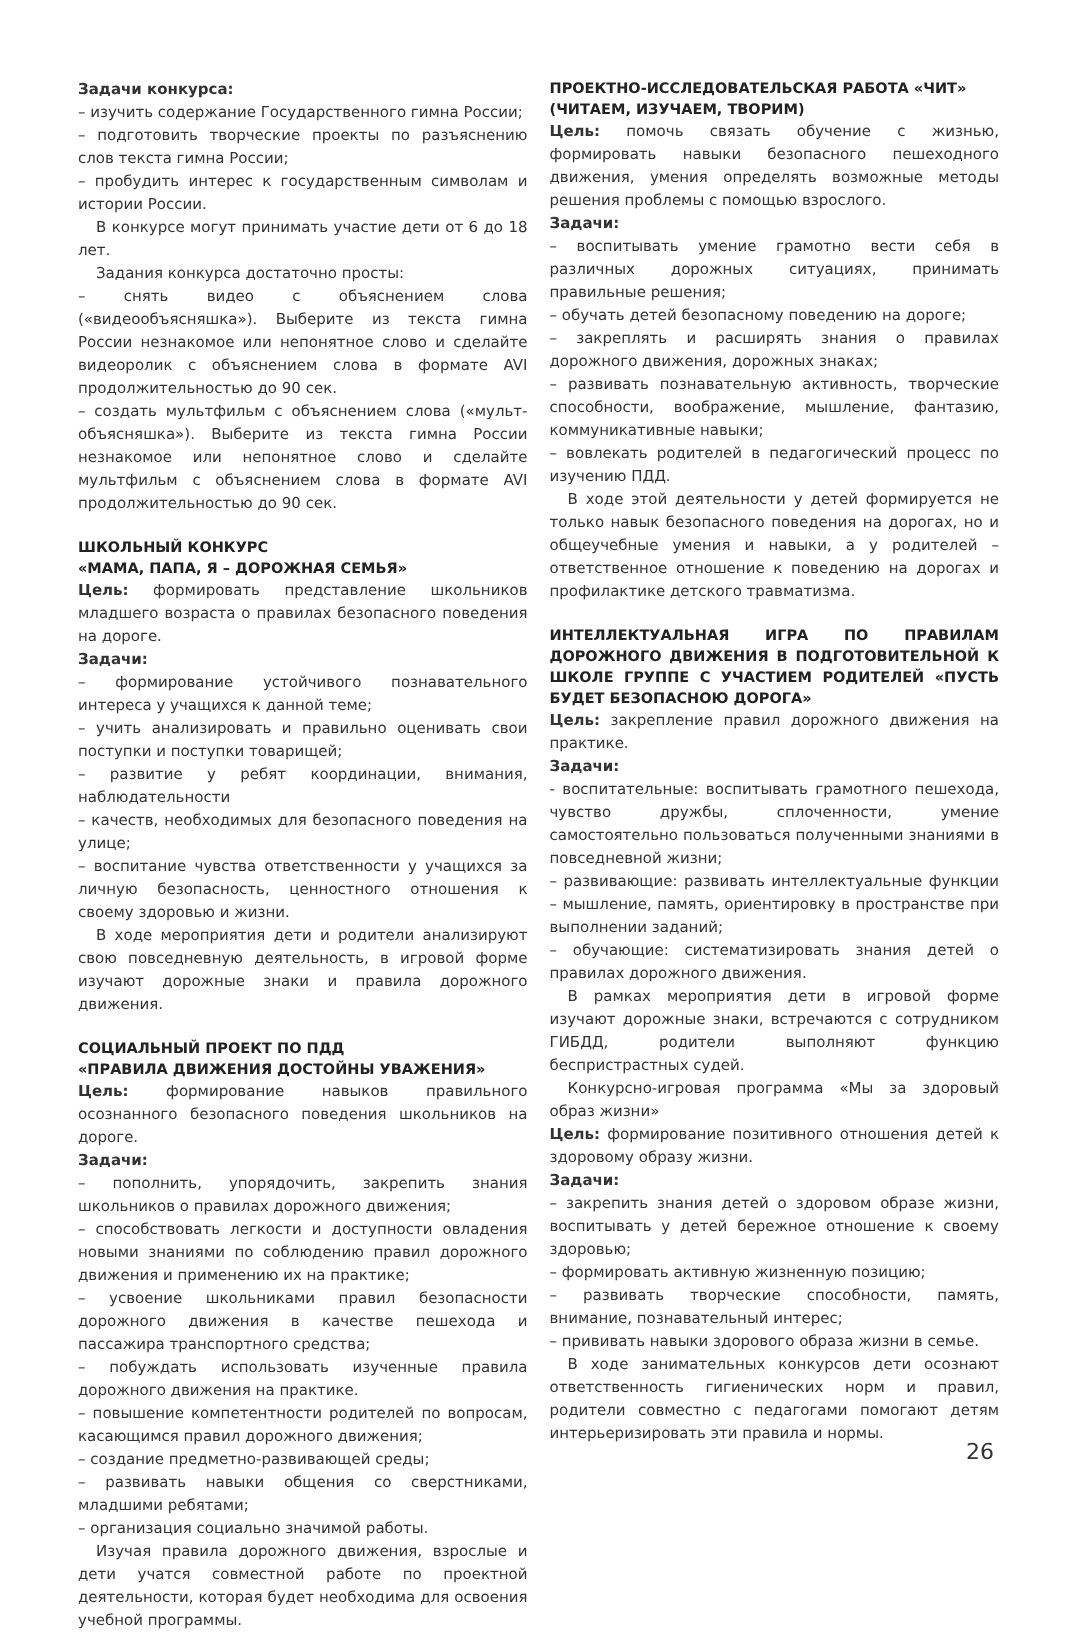Задачи конкурса:
– изучить содержание Государственного гимна России;
– подготовить творческие проекты по разъяснению слов текста гимна России;
– пробудить интерес к государственным символам и истории России.
В конкурсе могут принимать участие дети от 6 до 18 лет.
Задания конкурса достаточно просты:
– снять видео с объяснением слова («видеообъясняшка»). Выберите из текста гимна России незнакомое или непонятное слово и сделайте видеоролик с объяснением слова в формате AVI продолжительностью до 90 сек.
– создать мультфильм с объяснением слова («мульт-объясняшка»). Выберите из текста гимна России незнакомое или непонятное слово и сделайте мультфильм с объяснением слова в формате AVI продолжительностью до 90 сек.
ШКОЛЬНЫЙ КОНКУРС
«МАМА, ПАПА, Я – ДОРОЖНАЯ СЕМЬЯ»
Цель: формировать представление школьников младшего возраста о правилах безопасного поведения на дороге.
Задачи:
– формирование устойчивого познавательного интереса у учащихся к данной теме;
– учить анализировать и правильно оценивать свои поступки и поступки товарищей;
– развитие у ребят координации, внимания, наблюдательности
– качеств, необходимых для безопасного поведения на улице;
– воспитание чувства ответственности у учащихся за личную безопасность, ценностного отношения к своему здоровью и жизни.
В ходе мероприятия дети и родители анализируют свою повседневную деятельность, в игровой форме изучают дорожные знаки и правила дорожного движения.
СОЦИАЛЬНЫЙ ПРОЕКТ ПО ПДД
«ПРАВИЛА ДВИЖЕНИЯ ДОСТОЙНЫ УВАЖЕНИЯ»
Цель: формирование навыков правильного осознанного безопасного поведения школьников на дороге.
Задачи:
– пополнить, упорядочить, закрепить знания школьников о правилах дорожного движения;
– способствовать легкости и доступности овладения новыми знаниями по соблюдению правил дорожного движения и применению их на практике;
– усвоение школьниками правил безопасности дорожного движения в качестве пешехода и пассажира транспортного средства;
– побуждать использовать изученные правила дорожного движения на практике.
– повышение компетентности родителей по вопросам, касающимся правил дорожного движения;
– создание предметно-развивающей среды;
– развивать навыки общения со сверстниками, младшими ребятами;
– организация социально значимой работы.
Изучая правила дорожного движения, взрослые и дети учатся совместной работе по проектной деятельности, которая будет необходима для освоения учебной программы.
ПРОЕКТНО-ИССЛЕДОВАТЕЛЬСКАЯ РАБОТА «ЧИТ»
(ЧИТАЕМ, ИЗУЧАЕМ, ТВОРИМ)
Цель: помочь связать обучение с жизнью, формировать навыки безопасного пешеходного движения, умения определять возможные методы решения проблемы с помощью взрослого.
Задачи:
– воспитывать умение грамотно вести себя в различных дорожных ситуациях, принимать правильные решения;
– обучать детей безопасному поведению на дороге;
– закреплять и расширять знания о правилах дорожного движения, дорожных знаках;
– развивать познавательную активность, творческие способности, воображение, мышление, фантазию, коммуникативные навыки;
– вовлекать родителей в педагогический процесс по изучению ПДД.
В ходе этой деятельности у детей формируется не только навык безопасного поведения на дорогах, но и общеучебные умения и навыки, а у родителей – ответственное отношение к поведению на дорогах и профилактике детского травматизма.
ИНТЕЛЛЕКТУАЛЬНАЯ ИГРА ПО ПРАВИЛАМ ДОРОЖНОГО ДВИЖЕНИЯ В ПОДГОТОВИТЕЛЬНОЙ К ШКОЛЕ ГРУППЕ С УЧАСТИЕМ РОДИТЕЛЕЙ «ПУСТЬ БУДЕТ БЕЗОПАСНОЮ ДОРОГА»
Цель: закрепление правил дорожного движения на практике.
Задачи:
- воспитательные: воспитывать грамотного пешехода, чувство дружбы, сплоченности, умение самостоятельно пользоваться полученными знаниями в повседневной жизни;
– развивающие: развивать интеллектуальные функции – мышление, память, ориентировку в пространстве при выполнении заданий;
– обучающие: систематизировать знания детей о правилах дорожного движения.
В рамках мероприятия дети в игровой форме изучают дорожные знаки, встречаются с сотрудником ГИБДД, родители выполняют функцию беспристрастных судей.
Конкурсно-игровая программа «Мы за здоровый образ жизни»
Цель: формирование позитивного отношения детей к здоровому образу жизни.
Задачи:
– закрепить знания детей о здоровом образе жизни, воспитывать у детей бережное отношение к своему здоровью;
– формировать активную жизненную позицию;
– развивать творческие способности, память, внимание, познавательный интерес;
– прививать навыки здорового образа жизни в семье.
В ходе занимательных конкурсов дети осознают ответственность гигиенических норм и правил, родители совместно с педагогами помогают детям интерьеризировать эти правила и нормы.
26